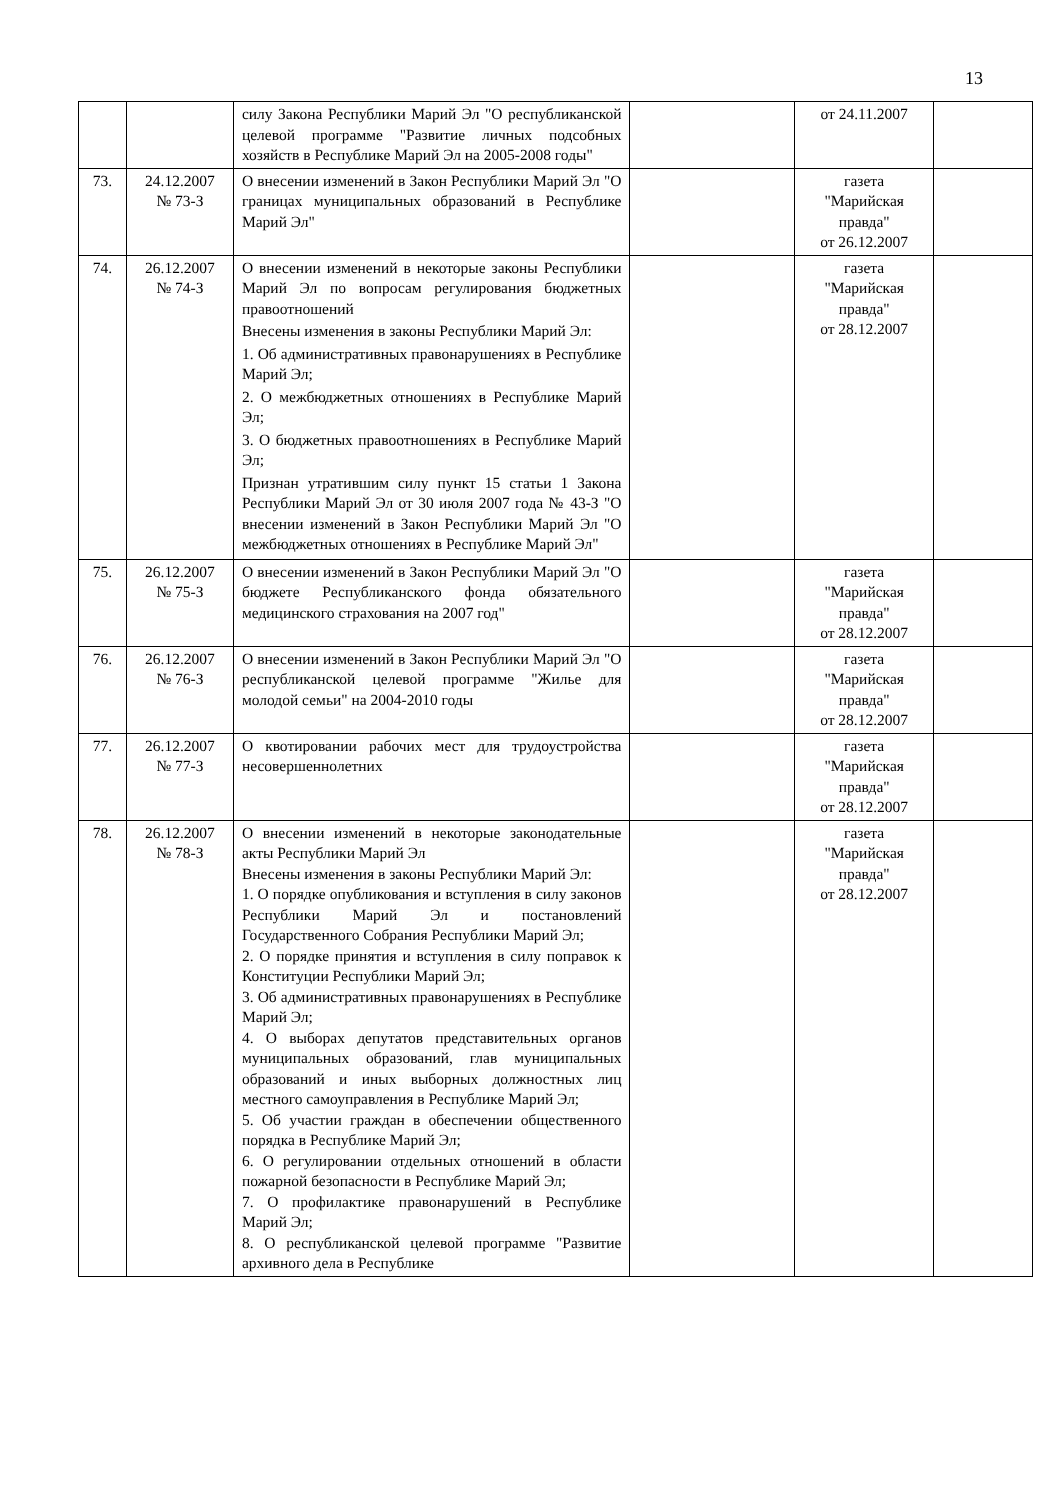13
| | | силу Закона Республики Марий Эл "О республиканской целевой программе "Развитие личных подсобных хозяйств в Республике Марий Эл на 2005-2008 годы" | | от 24.11.2007 | |
| 73. | 24.12.2007 № 73-З | О внесении изменений в Закон Республики Марий Эл "О границах муниципальных образований в Республике Марий Эл" | | газета "Марийская правда" от 26.12.2007 | |
| 74. | 26.12.2007 № 74-З | О внесении изменений в некоторые законы Республики Марий Эл по вопросам регулирования бюджетных правоотношений Внесены изменения в законы Республики Марий Эл: 1. Об административных правонарушениях в Республике Марий Эл; 2. О межбюджетных отношениях в Республике Марий Эл; 3. О бюджетных правоотношениях в Республике Марий Эл; Признан утратившим силу пункт 15 статьи 1 Закона Республики Марий Эл от 30 июля 2007 года № 43-З "О внесении изменений в Закон Республики Марий Эл "О межбюджетных отношениях в Республике Марий Эл" | | газета "Марийская правда" от 28.12.2007 | |
| 75. | 26.12.2007 № 75-З | О внесении изменений в Закон Республики Марий Эл "О бюджете Республиканского фонда обязательного медицинского страхования на 2007 год" | | газета "Марийская правда" от 28.12.2007 | |
| 76. | 26.12.2007 № 76-З | О внесении изменений в Закон Республики Марий Эл "О республиканской целевой программе "Жилье для молодой семьи" на 2004-2010 годы | | газета "Марийская правда" от 28.12.2007 | |
| 77. | 26.12.2007 № 77-З | О квотировании рабочих мест для трудоустройства несовершеннолетних | | газета "Марийская правда" от 28.12.2007 | |
| 78. | 26.12.2007 № 78-З | О внесении изменений в некоторые законодательные акты Республики Марий Эл Внесены изменения в законы Республики Марий Эл: 1. О порядке опубликования и вступления в силу законов Республики Марий Эл и постановлений Государственного Собрания Республики Марий Эл; 2. О порядке принятия и вступления в силу поправок к Конституции Республики Марий Эл; 3. Об административных правонарушениях в Республике Марий Эл; 4. О выборах депутатов представительных органов муниципальных образований, глав муниципальных образований и иных выборных должностных лиц местного самоуправления в Республике Марий Эл; 5. Об участии граждан в обеспечении общественного порядка в Республике Марий Эл; 6. О регулировании отдельных отношений в области пожарной безопасности в Республике Марий Эл; 7. О профилактике правонарушений в Республике Марий Эл; 8. О республиканской целевой программе "Развитие архивного дела в Республике | | газета "Марийская правда" от 28.12.2007 | |